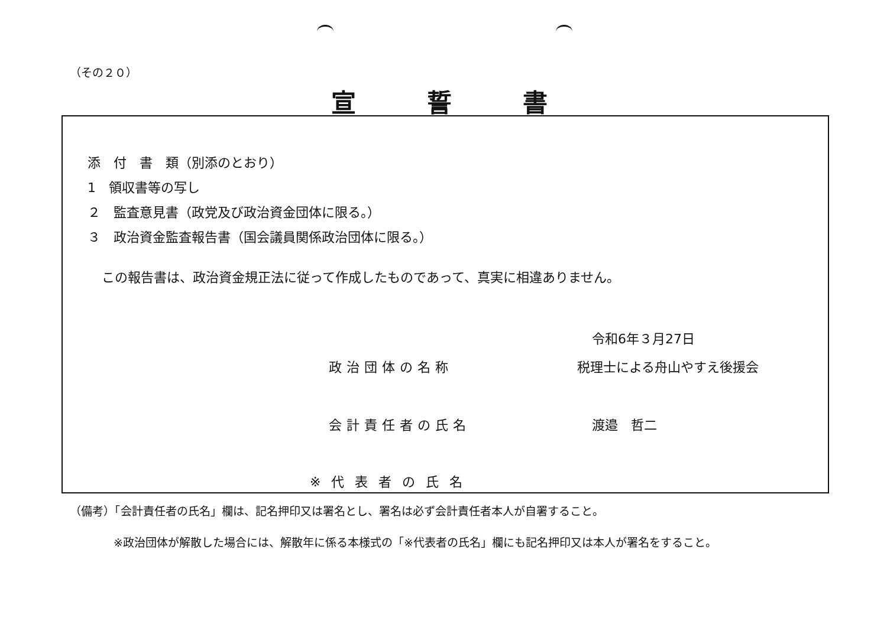（その２０）
宣誓書
添　付　書　類（別添のとおり）
1　領収書等の写し
２　監査意見書（政党及び政治資金団体に限る。）
３　政治資金監査報告書（国会議員関係政治団体に限る。）
この報告書は、政治資金規正法に従って作成したものであって、真実に相違ありません。
令和6年３月27日
政治団体の名称 税理士による舟山やすえ後援会
会計責任者の氏名 渡邉　哲二
※代表者の氏名
（備考）「会計責任者の氏名」欄は、記名押印又は署名とし、署名は必ず会計責任者本人が自署すること。
※政治団体が解散した場合には、解散年に係る本様式の「※代表者の氏名」欄にも記名押印又は本人が署名をすること。